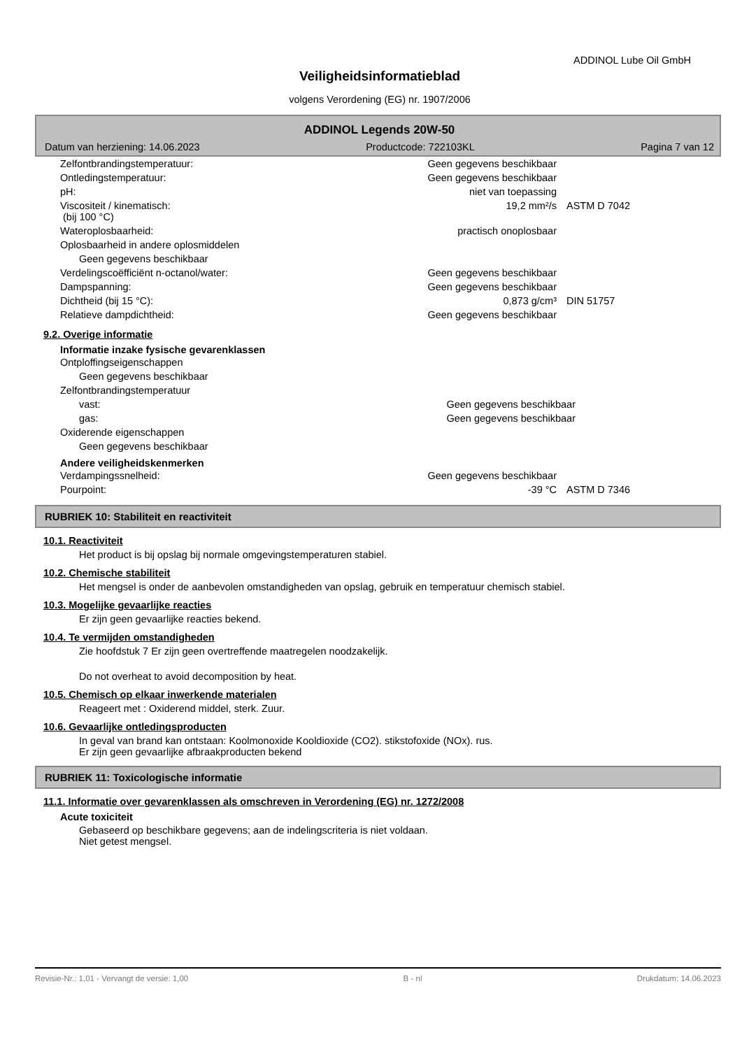ADDINOL Lube Oil GmbH
Veiligheidsinformatieblad
volgens Verordening (EG) nr. 1907/2006
ADDINOL Legends 20W-50
Datum van herziening: 14.06.2023 Productcode: 722103KL Pagina 7 van 12
| Zelfontbrandingstemperatuur: | Geen gegevens beschikbaar | |
| Ontledingstemperatuur: | Geen gegevens beschikbaar | |
| pH: | niet van toepassing | |
| Viscositeit / kinematisch: (bij 100 °C) | 19,2 mm²/s | ASTM D 7042 |
| Wateroplosbaarheid: | practisch onoplosbaar | |
| Oplosbaarheid in andere oplosmiddelen | | |
| Geen gegevens beschikbaar | | |
| Verdelingscoëfficiënt n-octanol/water: | Geen gegevens beschikbaar | |
| Dampspanning: | Geen gegevens beschikbaar | |
| Dichtheid (bij 15 °C): | 0,873 g/cm³ | DIN 51757 |
| Relatieve dampdichtheid: | Geen gegevens beschikbaar | |
9.2. Overige informatie
Informatie inzake fysische gevarenklassen
| Ontploffingseigenschappen | | |
| Geen gegevens beschikbaar | | |
| Zelfontbrandingstemperatuur | | |
| vast: | Geen gegevens beschikbaar | |
| gas: | Geen gegevens beschikbaar | |
| Oxiderende eigenschappen | | |
| Geen gegevens beschikbaar | | |
Andere veiligheidskenmerken
| Verdampingssnelheid: | Geen gegevens beschikbaar | |
| Pourpoint: | -39 °C | ASTM D 7346 |
RUBRIEK 10: Stabiliteit en reactiviteit
10.1. Reactiviteit
Het product is bij opslag bij normale omgevingstemperaturen stabiel.
10.2. Chemische stabiliteit
Het mengsel is onder de aanbevolen omstandigheden van opslag, gebruik en temperatuur chemisch stabiel.
10.3. Mogelijke gevaarlijke reacties
Er zijn geen gevaarlijke reacties bekend.
10.4. Te vermijden omstandigheden
Zie hoofdstuk 7 Er zijn geen overtreffende maatregelen noodzakelijk.
Do not overheat to avoid decomposition by heat.
10.5. Chemisch op elkaar inwerkende materialen
Reageert met : Oxiderend middel, sterk. Zuur.
10.6. Gevaarlijke ontledingsproducten
In geval van brand kan ontstaan: Koolmonoxide Kooldioxide (CO2). stikstofoxide (NOx). rus.
Er zijn geen gevaarlijke afbraakproducten bekend
RUBRIEK 11: Toxicologische informatie
11.1. Informatie over gevarenklassen als omschreven in Verordening (EG) nr. 1272/2008
Acute toxiciteit
Gebaseerd op beschikbare gegevens; aan de indelingscriteria is niet voldaan.
Niet getest mengsel.
Revisie-Nr.: 1,01 - Vervangt de versie: 1,00 B - nl Drukdatum: 14.06.2023